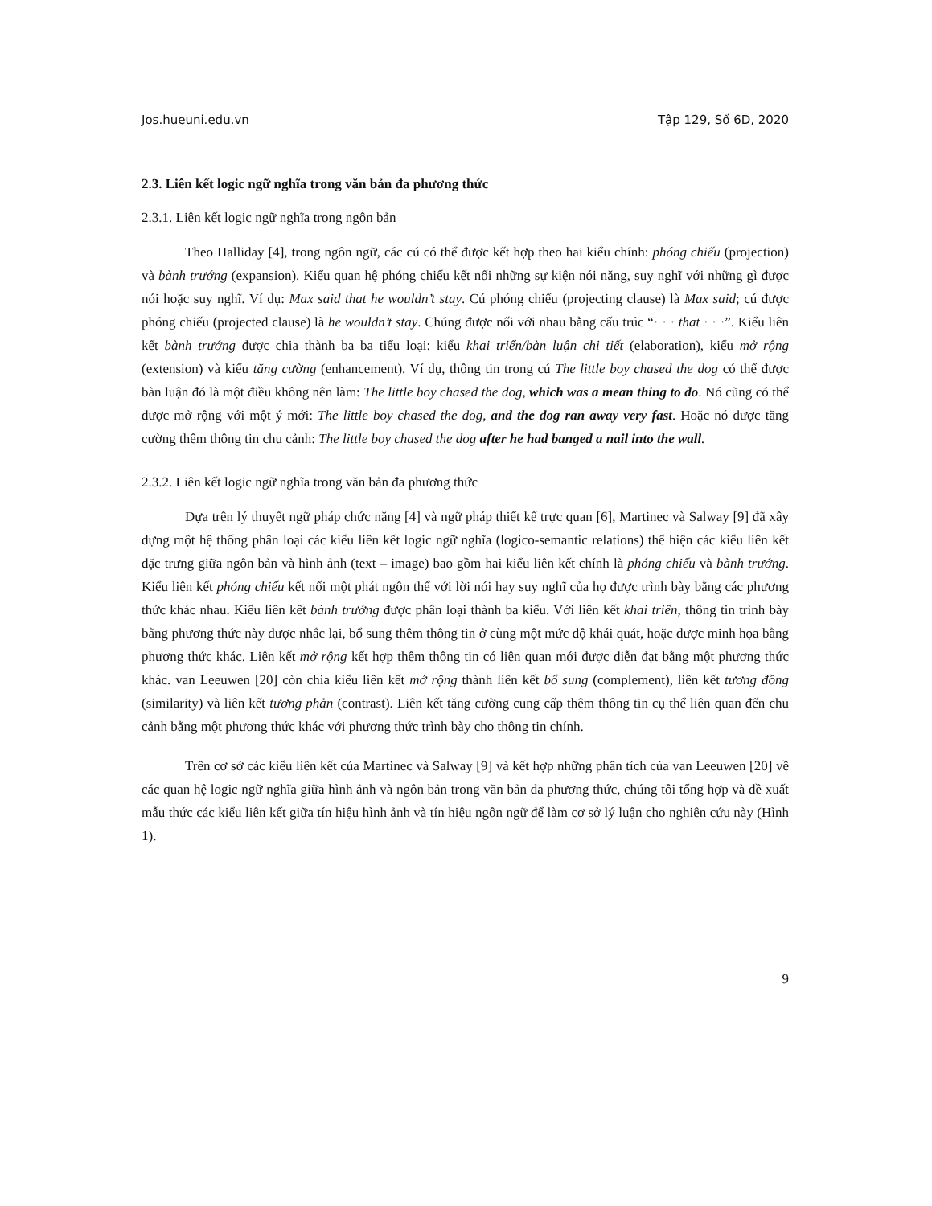Jos.hueuni.edu.vn Tập 129, Số 6D, 2020
2.3. Liên kết logic ngữ nghĩa trong văn bản đa phương thức
2.3.1. Liên kết logic ngữ nghĩa trong ngôn bản
Theo Halliday [4], trong ngôn ngữ, các cú có thể được kết hợp theo hai kiểu chính: phóng chiếu (projection) và bành trướng (expansion). Kiểu quan hệ phóng chiếu kết nối những sự kiện nói năng, suy nghĩ với những gì được nói hoặc suy nghĩ. Ví dụ: Max said that he wouldn’t stay. Cú phóng chiếu (projecting clause) là Max said; cú được phóng chiếu (projected clause) là he wouldn’t stay. Chúng được nối với nhau bằng cấu trúc “· · · that · · ·”. Kiểu liên kết bành trướng được chia thành ba ba tiểu loại: kiểu khai triển/bàn luận chi tiết (elaboration), kiểu mở rộng (extension) và kiểu tăng cường (enhancement). Ví dụ, thông tin trong cú The little boy chased the dog có thể được bàn luận đó là một điều không nên làm: The little boy chased the dog, which was a mean thing to do. Nó cũng có thể được mở rộng với một ý mới: The little boy chased the dog, and the dog ran away very fast. Hoặc nó được tăng cường thêm thông tin chu cảnh: The little boy chased the dog after he had banged a nail into the wall.
2.3.2. Liên kết logic ngữ nghĩa trong văn bản đa phương thức
Dựa trên lý thuyết ngữ pháp chức năng [4] và ngữ pháp thiết kế trực quan [6], Martinec và Salway [9] đã xây dựng một hệ thống phân loại các kiểu liên kết logic ngữ nghĩa (logico-semantic relations) thể hiện các kiểu liên kết đặc trưng giữa ngôn bản và hình ảnh (text – image) bao gồm hai kiểu liên kết chính là phóng chiếu và bành trướng. Kiểu liên kết phóng chiếu kết nối một phát ngôn thể với lời nói hay suy nghĩ của họ được trình bày bằng các phương thức khác nhau. Kiểu liên kết bành trướng được phân loại thành ba kiểu. Với liên kết khai triển, thông tin trình bày bằng phương thức này được nhắc lại, bổ sung thêm thông tin ở cùng một mức độ khái quát, hoặc được minh họa bằng phương thức khác. Liên kết mở rộng kết hợp thêm thông tin có liên quan mới được diễn đạt bằng một phương thức khác. van Leeuwen [20] còn chia kiểu liên kết mở rộng thành liên kết bổ sung (complement), liên kết tương đồng (similarity) và liên kết tương phản (contrast). Liên kết tăng cường cung cấp thêm thông tin cụ thể liên quan đến chu cảnh bằng một phương thức khác với phương thức trình bày cho thông tin chính.
Trên cơ sở các kiểu liên kết của Martinec và Salway [9] và kết hợp những phân tích của van Leeuwen [20] về các quan hệ logic ngữ nghĩa giữa hình ảnh và ngôn bản trong văn bản đa phương thức, chúng tôi tổng hợp và đề xuất mẫu thức các kiểu liên kết giữa tín hiệu hình ảnh và tín hiệu ngôn ngữ để làm cơ sở lý luận cho nghiên cứu này (Hình 1).
9